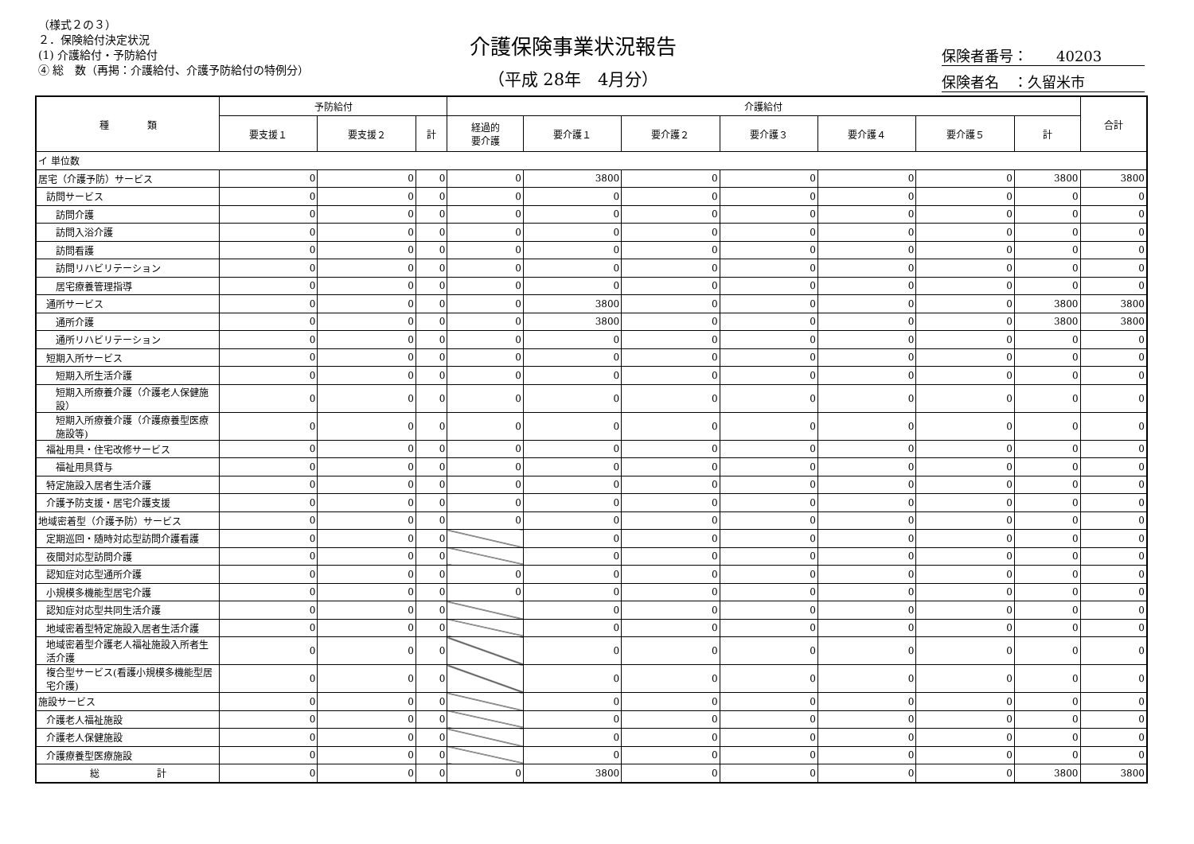（様式２の３）
２．保険給付決定状況
(1) 介護給付・予防給付
④ 総　数（再掲：介護給付、介護予防給付の特例分）
介護保険事業状況報告
（平成 28年　4月分）
保険者番号：　　40203
保険者名　：久留米市
| 種 類 | 予防給付 | | | 介護給付 | | | | | | | 合計 |
| --- | --- | --- | --- | --- | --- | --- | --- | --- | --- | --- | --- |
| | 要支援１ | 要支援２ | 計 | 経過的 要介護 | 要介護１ | 要介護２ | 要介護３ | 要介護４ | 要介護５ | 計 | |
| イ 単位数 | | | | | | | | | | | |
| 居宅（介護予防）サービス | 0 | 0 | 0 | 0 | 3800 | 0 | 0 | 0 | 0 | 3800 | 3800 |
| 訪問サービス | 0 | 0 | 0 | 0 | 0 | 0 | 0 | 0 | 0 | 0 | 0 |
| 訪問介護 | 0 | 0 | 0 | 0 | 0 | 0 | 0 | 0 | 0 | 0 | 0 |
| 訪問入浴介護 | 0 | 0 | 0 | 0 | 0 | 0 | 0 | 0 | 0 | 0 | 0 |
| 訪問看護 | 0 | 0 | 0 | 0 | 0 | 0 | 0 | 0 | 0 | 0 | 0 |
| 訪問リハビリテーション | 0 | 0 | 0 | 0 | 0 | 0 | 0 | 0 | 0 | 0 | 0 |
| 居宅療養管理指導 | 0 | 0 | 0 | 0 | 0 | 0 | 0 | 0 | 0 | 0 | 0 |
| 通所サービス | 0 | 0 | 0 | 0 | 3800 | 0 | 0 | 0 | 0 | 3800 | 3800 |
| 通所介護 | 0 | 0 | 0 | 0 | 3800 | 0 | 0 | 0 | 0 | 3800 | 3800 |
| 通所リハビリテーション | 0 | 0 | 0 | 0 | 0 | 0 | 0 | 0 | 0 | 0 | 0 |
| 短期入所サービス | 0 | 0 | 0 | 0 | 0 | 0 | 0 | 0 | 0 | 0 | 0 |
| 短期入所生活介護 | 0 | 0 | 0 | 0 | 0 | 0 | 0 | 0 | 0 | 0 | 0 |
| 短期入所療養介護（介護老人保健施設） | 0 | 0 | 0 | 0 | 0 | 0 | 0 | 0 | 0 | 0 | 0 |
| 短期入所療養介護（介護療養型医療施設等) | 0 | 0 | 0 | 0 | 0 | 0 | 0 | 0 | 0 | 0 | 0 |
| 福祉用具・住宅改修サービス | 0 | 0 | 0 | 0 | 0 | 0 | 0 | 0 | 0 | 0 | 0 |
| 福祉用具貸与 | 0 | 0 | 0 | 0 | 0 | 0 | 0 | 0 | 0 | 0 | 0 |
| 特定施設入居者生活介護 | 0 | 0 | 0 | 0 | 0 | 0 | 0 | 0 | 0 | 0 | 0 |
| 介護予防支援・居宅介護支援 | 0 | 0 | 0 | 0 | 0 | 0 | 0 | 0 | 0 | 0 | 0 |
| 地域密着型（介護予防）サービス | 0 | 0 | 0 | 0 | 0 | 0 | 0 | 0 | 0 | 0 | 0 |
| 定期巡回・随時対応型訪問介護看護 | 0 | 0 | 0 | | 0 | 0 | 0 | 0 | 0 | 0 | 0 |
| 夜間対応型訪問介護 | 0 | 0 | 0 | | 0 | 0 | 0 | 0 | 0 | 0 | 0 |
| 認知症対応型通所介護 | 0 | 0 | 0 | 0 | 0 | 0 | 0 | 0 | 0 | 0 | 0 |
| 小規模多機能型居宅介護 | 0 | 0 | 0 | 0 | 0 | 0 | 0 | 0 | 0 | 0 | 0 |
| 認知症対応型共同生活介護 | 0 | 0 | 0 | | 0 | 0 | 0 | 0 | 0 | 0 | 0 |
| 地域密着型特定施設入居者生活介護 | 0 | 0 | 0 | | 0 | 0 | 0 | 0 | 0 | 0 | 0 |
| 地域密着型介護老人福祉施設入所者生活介護 | 0 | 0 | 0 | | 0 | 0 | 0 | 0 | 0 | 0 | 0 |
| 複合型サービス(看護小規模多機能型居宅介護) | 0 | 0 | 0 | | 0 | 0 | 0 | 0 | 0 | 0 | 0 |
| 施設サービス | 0 | 0 | 0 | | 0 | 0 | 0 | 0 | 0 | 0 | 0 |
| 介護老人福祉施設 | 0 | 0 | 0 | | 0 | 0 | 0 | 0 | 0 | 0 | 0 |
| 介護老人保健施設 | 0 | 0 | 0 | | 0 | 0 | 0 | 0 | 0 | 0 | 0 |
| 介護療養型医療施設 | 0 | 0 | 0 | | 0 | 0 | 0 | 0 | 0 | 0 | 0 |
| 総 計 | 0 | 0 | 0 | 0 | 3800 | 0 | 0 | 0 | 0 | 3800 | 3800 |